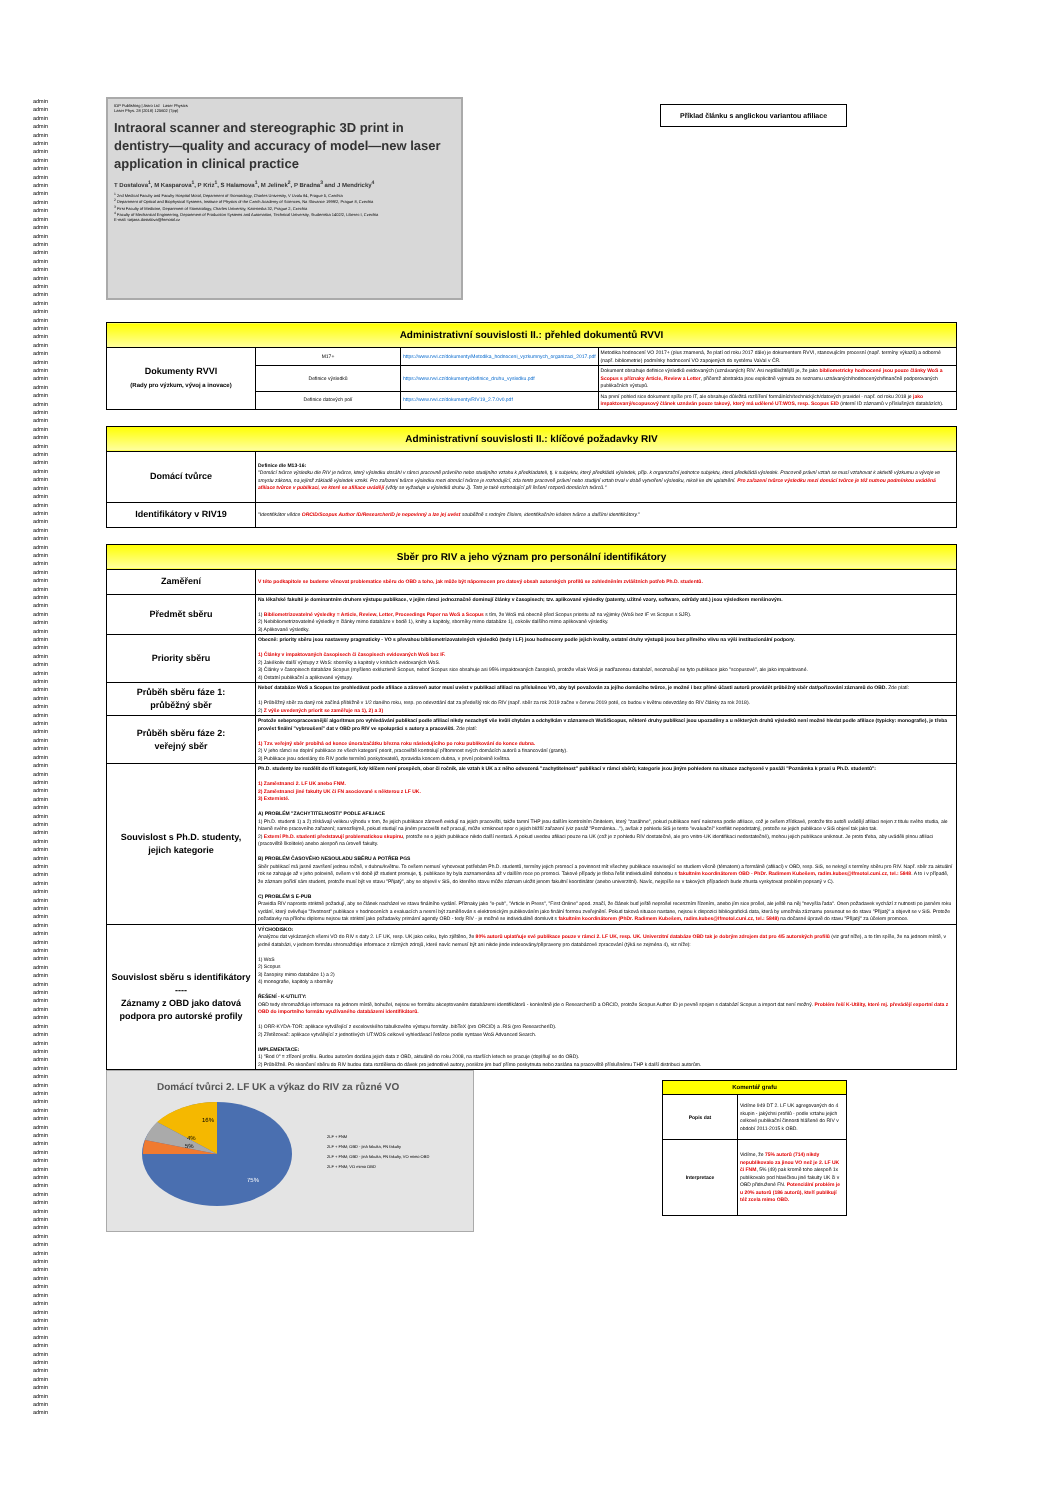admin
admin
admin
admin
admin
admin
admin
admin
admin
admin
admin
admin
admin
admin
admin
admin
admin
admin
admin
admin
admin
admin
admin
admin
admin
admin
admin
admin
admin
admin
admin
admin
admin
admin
admin
admin
admin
admin
admin
admin
admin
admin
admin
admin
admin
admin
admin
admin
admin
admin
admin
admin
admin
admin
admin
admin
admin
admin
admin
admin
admin
admin
admin
admin
admin
admin
admin
admin
admin
admin
admin
admin
admin
admin
admin
admin
admin
admin
admin
admin
admin
admin
admin
admin
admin
admin
admin
admin
admin
admin
admin
admin
admin
admin
admin
admin
admin
admin
admin
admin
admin
admin
admin
admin
admin
admin
admin
admin
admin
admin
admin
admin
admin
admin
admin
admin
admin
admin
admin
admin
admin
admin
admin
admin
admin
admin
admin
admin
admin
admin
admin
admin
admin
admin
admin
admin
admin
admin
admin
admin
admin
admin
admin
admin
admin
admin
admin
admin
admin
admin
admin
admin
admin
admin
admin
admin
admin
IOP Publishing | Astro Ltd Laser Physics
Laser Phys. 28 (2018) 125602 (7pp)
Intraoral scanner and stereographic 3D print in dentistry—quality and accuracy of model—new laser application in clinical practice
T Dostalova<sup>1</sup>, M Kasparova<sup>1</sup>, P Kriz<sup>1</sup>, S Halamova<sup>1</sup>, M Jelinek<sup>2</sup>, P Bradna<sup>3</sup> and J Mendricky<sup>4</sup>
<sup>1</sup> 2nd Medical Faculty and Faculty Hospital Motol, Department of Stomatology, Charles University, V Uvalu 84, Prague 5, Czechia
<sup>2</sup> Department of Optical and Biophysical Systems, Institute of Physics of the Czech Academy of Sciences, Na Slovance 1999/2, Prague 8, Czechia
<sup>3</sup> First Faculty of Medicine, Department of Stomatology, Charles University, Katerinska 32, Prague 2, Czechia
<sup>4</sup> Faculty of Mechanical Engineering, Department of Production Systems and Automation, Technical University, Studentska 1402/2, Liberec I, Czechia
E-mail: tatjana.dostalova@fnmotol.cz
Příklad článku s anglickou variantou afiliace
| Administrativní souvislosti II.: přehled dokumentů RVVI | | | |
| --- | --- | --- | --- |
| Dokumenty RVVI (Rady pro výzkum, vývoj a inovace) | M17+ | https://www.rvvi.cz/dokumenty/Metodika_hodnoceni_vyzkumnych_organizaci_2017.pdf | Metodika hodnocení VO 2017+ (plus znamená, že platí od roku 2017 dále) je dokumentem RVVI, stanovujícím procesní (např. termíny výkazů) a odborné (např. bibliometrie) podmínky hodnocení VO zapojených do systému VaVaI v ČR. |
| | Definice výsledků | https://www.rvvi.cz/dokumenty/definice_druhu_vysledku.pdf | Dokument obsahuje definice výsledků evidovaných (uznávaných) RIV. Asi nejdůležitější je, že jako bibliometricky hodnocené jsou pouze články WoS a Scopus s příznaky Article, Review a Letter , přičemž abstrakta jsou explicitně vyjmuta ze seznamu uznávaných/hodnocených/finančně podporovaných publikačních výstupů. |
| | Definice datových polí | https://www.rvvi.cz/dokumenty/RIV19_2.7.0v0.pdf | Na první pohled sice dokument spíše pro IT, ale obsahuje důležitá rozšíření formálních/technických/datových pravidel - např. od roku 2018 je jako impaktovaný/scopusový článek uznáván pouze takový, který má udělené UT:WOS, resp. Scopus EID (interní ID záznamů v příslušných databázích). |
| Administrativní souvislosti II.: klíčové požadavky RIV | |
| --- | --- |
| Domácí tvůrce | Definice dle M13-16: "Domácí tvůrce výsledku dle RIV je tvůrce, který výsledku dosáhl v rámci pracovně právního nebo studijního vztahu k předkladateli, tj. k subjektu, který předkládá výsledek, příp. k organizační jednotce subjektu, která předkládá výsledek. Pracovně právní vztah se musí vztahovat k aktivitě výzkumu a vývoje ve smyslu zákona, na jejímž základě výsledek vznikl. Pro zařazení tvůrce výsledku mezi domácí tvůrce je rozhodující, zda tento pracovně právní nebo studijní vztah trval v době vytvoření výsledku, nikoli ke dni uplatnění. Pro zařazení tvůrce výsledku mezi domácí tvůrce je též nutnou podmínkou uváděná afiliace tvůrce v publikaci, ve které se afiliace uvádějí (vždy se vyžaduje u výsledků druhu J). Toto je také rozhodující při řešení rozporů domácích tvůrců." |
| Identifikátory v RIV19 | "Identifikátor vědce ORCID/Scopus Author ID/ResearcherID je nepovinný a lze jej uvést souběžně s rodným číslem, identifikačním kódem tvůrce a dalšími identifikátory." |
| Sběr pro RIV a jeho význam pro personální identifikátory | |
| --- | --- |
| Zaměření | V této podkapitole se budeme věnovat problematice sběru do OBD a toho, jak může být nápomocen pro datový obsah autorských profilů se zohledněním zvláštních potřeb Ph.D. studentů. |
| Předmět sběru | Na lékařské fakultě je dominantním druhem výstupu publikace, v jejím rámci jednoznačně dominují články v časopisech; tzv. aplikované výsledky (patenty, užitné vzory, software, odrůdy atd.) jsou výsledkem menšinovým. 1) Bibliometrizovatelné výsledky = Article, Review, Letter, Proceedings Paper na WoS a Scopus s tím, že WoS má obecně před Scopus prioritu až na výjimky (WoS bez IF vs Scopus s SJR). 2) Nebibliometrizovatelné výsledky = články mimo databáze v bodě 1), knihy a kapitoly, sborníky mimo databáze 1), cokoliv dalšího mimo aplikované výsledky. 3) Aplikované výsledky. |
| Priority sběru | Obecně: priority sběru jsou nastaveny pragmaticky - VO s převahou bibliometrizovatelných výsledků (tedy i LF) jsou hodnoceny podle jejich kvality, ostatní druhy výstupů jsou bez přímého vlivu na výši institucionální podpory. 1) Články v impaktovaných časopisech či časopisech evidovaných WoS bez IF. 2) Jakékoliv další výstupy z WoS: sborníky a kapitoly v knihách evidovaných WoS. 3) Články v časopisech databáze Scopus (myšleno exkluzivně Scopus, neboť Scopus sice obsahuje asi 95% impaktovaných časopisů, protože však WoS je nadřazenou databází, neoznačují se tyto publikace jako "scopusové", ale jako impaktované. 4) Ostatní publikační a aplikované výstupy. |
| Průběh sběru fáze 1: průběžný sběr | Neboť databáze WoS a Scopus lze prohledávat podle afiliace a zároveň autor musí uvést v publikaci afiliaci na příslušnou VO, aby byl považován za jejího domácího tvůrce, je možné i bez přímé účasti autorů provádět průběžný sběr dat/pořizování záznamů do OBD. Zde platí: 1) Průběžný sběr za daný rok začíná přibližně v 1/2 daného roku, resp. po odevzdání dat za předešlý rok do RIV (např. sběr za rok 2019 začne v červnu 2019 poté, co budou v květnu odevzdány do RIV články za rok 2018). 2) Z výše uvedených priorit se zaměřuje na 1), 2) a 3) |
| Průběh sběru fáze 2: veřejný sběr | Protože sebepropracovanější algoritmus pro vyhledávání publikací podle afiliací nikdy nezachytí vše kvůli chybám a odchylkám v záznamech WoS/Scopus, některé druhy publikací jsou upozaděny a u některých druhů výsledků není možné hledat podle afiliace (typicky: monografie), je třeba provést finální "vybroušení" dat v OBD pro RIV ve spolupráci s autory a pracovišti. Zde platí: 1) Tzv. veřejný sběr probíhá od konce února/začátku března roku následujícího po roku publikování do konce dubna. 2) V jeho rámci se doplní publikace ze všech kategorií priorit, pracoviště kontrolují přítomnost svých domácích autorů a financování (granty). 3) Publikace jsou odeslány do RIV podle termínů poskytovatelů, zpravidla koncem dubna, v první polovině května. |
| Souvislost s Ph.D. studenty, jejich kategorie | Ph.D. studenty lze rozdělit do tří kategorií, kdy klíčem není prospěch, obor či ročník, ale vztah k UK a z něho odvozená "zachytitelnost" publikací v rámci sběrů; kategorie jsou jiným pohledem na situace zachycené v pasáži "Poznámka k praxi u Ph.D. studentů": 1) Zaměstnanci 2. LF UK anebo FNM. 2) Zaměstnanci jiné fakulty UK či FN asociované s některou z LF UK. 3) Externisté. A) PROBLÉM "ZACHYTITELNOSTI" PODLE AFILIACE 1) Ph.D. studenti 1) a 2) získávají velikou výhodu v tom, že jejich publikace zároveň evidují na jejich pracovišti, takže tamní THP jsou dalším kontrolním činitelem, který "zasáhne", pokud publikace není nalezena podle afiliace, což je ovšem zřídkavé, protože tito autoři uvádějí afiliaci nejen z titulu svého studia, ale hlavně svého pracovního zařazení; samozřejmě, pokud studují na jiném pracovišti než pracují, může vzniknout spor o jejich bližší zařazení (viz pasáž "Poznámka..."), avšak z pohledu SiS je tento "evaluační" konflikt nepodstatný, protože se jejich publikace v SiS objeví tak jako tak. 2) Externí Ph.D. studenti představují problematickou skupinu , protože se o jejich publikace nikdo další nestará. A pokud uvedou afiliaci pouze na UK (což je z pohledu RIV dostatečné, ale pro vnitro-UK identifikaci nedostatečné), mohou jejich publikace uniknout. Je proto třeba, aby uváděli plnou afiliaci (pracoviště školitele) anebo alespoň na úroveň fakulty. B) PROBLÉM ČASOVÉHO NESOULADU SBĚRU A POTŘEB PGS Sběr publikací má jasné završení jednou ročně, v dubnu/květnu. To ovšem nemusí vyhovovat potřebám Ph.D. studentů, termíny jejich promocí a povinnost mít všechny publikace související se studiem věcně (tématem) a formálně (afiliací) v OBD, resp. SiS, se nekryjí s termíny sběru pro RIV. Např. sběr za aktuální rok se zahajuje až v jeho polovině, ovšem v té době již student promuje, tj. publikace by byla zaznamenána až v dalším roce po promoci. Takové případy je třeba řešit individuálně dohodou s fakultním koordinátorem OBD - PhDr. Radimem Kubešem, radim.kubes@lfmotol.cuni.cz, tel.: 5848 . A to i v případě, že záznam pořídí sám student, protože musí být ve stavu "Přijatý", aby se objevil v SiS, do kterého stavu může záznam uložit jenom fakultní koordinátor (anebo univerzitní). Navíc, nejspíše se v takových případech bude zhusta vyskytovat problém popsaný v C). C) PROBLÉM S E-PUB Pravidla RIV naprosto striktně požadují, aby se článek nacházel ve stavu finálního vydání. Příznaky jako "e-pub", "Article in Press", "First Online" apod. značí, že článek buď ještě neprošel recenzním řízením, anebo jím sice prošel, ale ještě na něj "nevyšla řada". Onen požadavek vychází z nutnosti po jasném roku vydání, který ovlivňuje "životnost" publikace v hodnoceních a evaluacích a nesmí být zaměňován s elektronickým publikováním jako finální formou zveřejnění. Pokud taková situace nastane, nejsou k dispozici bibliografická data, která by umožnila záznamu posunout se do stavu "Přijatý" a objevit se v SiS. Protože požadavky na přílohu diplomu nejsou tak striktní jako požadavky primární agendy OBD - tedy RIV - je možné se individuálně domluvit s fakultním koordinátorem (PhDr. Radimem Kubešem, radim.kubes@lfmotol.cuni.cz, tel.: 5848) na dočasné úpravě do stavu "Přijatý" za účelem promoce. |
| Souvislost sběru s identifikátory ---- Záznamy z OBD jako datová podpora pro autorské profily | VÝCHODISKO: Analýzou dat vykázaných všemi VO do RIV s daty 2. LF UK, resp. UK jako celku, bylo zjištěno, že 80% autorů uplatňuje své publikace pouze v rámci 2. LF UK, resp. UK. Univerzitní databáze OBD tak je dobrým zdrojem dat pro 4/5 autorských profilů (viz graf níže), a to tím spíše, že na jednom místě, v jedné databázi, v jednom formátu shromažďuje informace z různých zdrojů, které navíc nemusí být ani nikde jinde indexovány/připraveny pro databázové zpracování (týká se zejména 4), viz níže): 1) WoS 2) Scopus 3) časopisy mimo databáze 1) a 2) 4) monografie, kapitoly a sborníky ŘEŠENÍ - K-UTILITY: OBD tedy shromažďuje informace na jednom místě, bohužel, nejsou ve formátu akceptovaném databázemi identifikátorů - konkrétně jde o ResearcherID a ORCID, protože Scopus Author ID je pevně spojen s databází Scopus a import dat není možný. Problém řeší K-Utility, které mj. převádějí exportní data z OBD do importního formátu využívaného databázemi identifikátorů. 1) ORR-KYDA-TOR: aplikace vytvářející z excelovského tabulkového výstupu formáty .bibTeX (pro ORCID) a .RIS (pro ResearcherID). 2) Zřetězovač: aplikace vytvářející z jednotlivých UT:WOS celkové vyhledávací řetězce podle syntaxe WoS Advanced Search. IMPLEMENTACE: 1) "Bod 0" = zřízení profilu. Budou autorům dodána jejich data z OBD, aktuálně do roku 2008, na starších letech se pracuje (doplňují se do OBD). 2) Průběžně. Po skončení sběru do RIV budou data rozdělena do dávek pro jednotlivé autory, posléze jim buď přímo poskytnuta nebo zaslána na pracoviště příslušnému THP k další distribuci autorům. |
Domácí tvůrci 2. LF UK a výkaz do RIV za různé VO
16%
4%
5%
75%
2LF + FNM
2LF + FNM; OBD - jiná fakulta, FN fakulty
2LF + FNM; OBD - jiná fakulta, FN fakulty, VO mimo OBD
2LF + FNM; VO mimo OBD
| Komentář grafu | |
| --- | --- |
| Popis dat | Vidíme 949 DT 2. LF UK agregovaných do 4 skupin - jakýchsi profilů - podle vztahu jejich celkové publikační činnosti hlášené do RIV v období 2011-2015 k OBD. |
| Interpretace | Vidíme, že 75% autorů (714) nikdy nepublikovalo za jinou VO než je 2. LF UK či FNM , 5% (49) pak kromě toho alespoň 1x publikovalo pod hlavičkou jiné fakulty UK či v OBD přidružené FN. Potenciální problém je u 20% autorů (186 autorů), kteří publikují též zcela mimo OBD. |